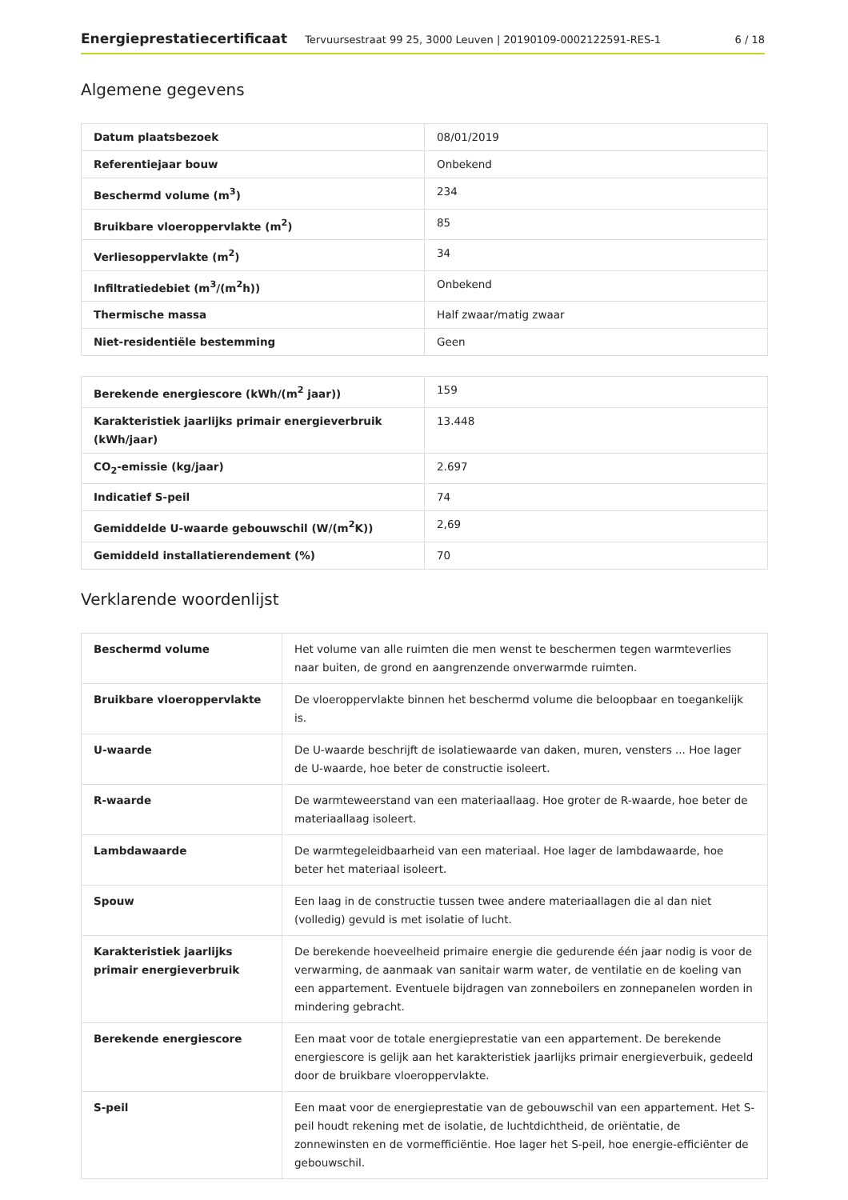Energieprestatiecertificaat Tervuursestraat 99 25, 3000 Leuven | 20190109-0002122591-RES-1 6 / 18
Algemene gegevens
| Datum plaatsbezoek | 08/01/2019 |
| Referentiejaar bouw | Onbekend |
| Beschermd volume (m<sup>3</sup>) | 234 |
| Bruikbare vloeroppervlakte (m<sup>2</sup>) | 85 |
| Verliesoppervlakte (m<sup>2</sup>) | 34 |
| Infiltratiedebiet (m<sup>3</sup>/(m<sup>2</sup>h)) | Onbekend |
| Thermische massa | Half zwaar/matig zwaar |
| Niet-residentiële bestemming | Geen |
| Berekende energiescore (kWh/(m<sup>2</sup> jaar)) | 159 |
| Karakteristiek jaarlijks primair energieverbruik (kWh/jaar) | 13.448 |
| CO<sub>2</sub>-emissie (kg/jaar) | 2.697 |
| Indicatief S-peil | 74 |
| Gemiddelde U-waarde gebouwschil (W/(m<sup>2</sup>K)) | 2,69 |
| Gemiddeld installatierendement (%) | 70 |
Verklarende woordenlijst
| Beschermd volume | Het volume van alle ruimten die men wenst te beschermen tegen warmteverlies naar buiten, de grond en aangrenzende onverwarmde ruimten. |
| Bruikbare vloeroppervlakte | De vloeroppervlakte binnen het beschermd volume die beloopbaar en toegankelijk is. |
| U-waarde | De U-waarde beschrijft de isolatiewaarde van daken, muren, vensters ... Hoe lager de U-waarde, hoe beter de constructie isoleert. |
| R-waarde | De warmteweerstand van een materiaallaag. Hoe groter de R-waarde, hoe beter de materiaallaag isoleert. |
| Lambdawaarde | De warmtegeleidbaarheid van een materiaal. Hoe lager de lambdawaarde, hoe beter het materiaal isoleert. |
| Spouw | Een laag in de constructie tussen twee andere materiaallagen die al dan niet (volledig) gevuld is met isolatie of lucht. |
| Karakteristiek jaarlijks primair energieverbruik | De berekende hoeveelheid primaire energie die gedurende één jaar nodig is voor de verwarming, de aanmaak van sanitair warm water, de ventilatie en de koeling van een appartement. Eventuele bijdragen van zonneboilers en zonnepanelen worden in mindering gebracht. |
| Berekende energiescore | Een maat voor de totale energieprestatie van een appartement. De berekende energiescore is gelijk aan het karakteristiek jaarlijks primair energieverbuik, gedeeld door de bruikbare vloeroppervlakte. |
| S-peil | Een maat voor de energieprestatie van de gebouwschil van een appartement. Het S-peil houdt rekening met de isolatie, de luchtdichtheid, de oriëntatie, de zonnewinsten en de vormefficiëntie. Hoe lager het S-peil, hoe energie-efficiënter de gebouwschil. |